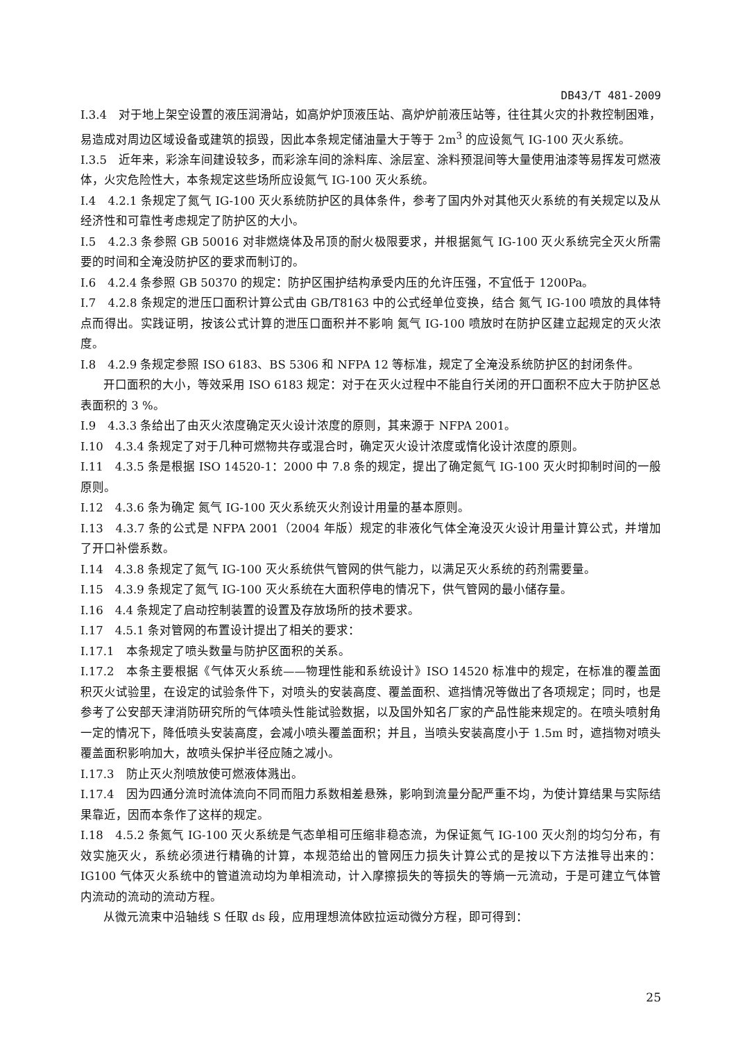DB43/T 481-2009
I.3.4　对于地上架空设置的液压润滑站，如高炉炉顶液压站、高炉炉前液压站等，往往其火灾的扑救控制困难，易造成对周边区域设备或建筑的损毁，因此本条规定储油量大于等于 2m<sup>3</sup> 的应设氮气 IG-100 灭火系统。
I.3.5　近年来，彩涂车间建设较多，而彩涂车间的涂料库、涂层室、涂料预混间等大量使用油漆等易挥发可燃液体，火灾危险性大，本条规定这些场所应设氮气 IG-100 灭火系统。
I.4　4.2.1 条规定了氮气 IG-100 灭火系统防护区的具体条件，参考了国内外对其他灭火系统的有关规定以及从经济性和可靠性考虑规定了防护区的大小。
I.5　4.2.3 条参照 GB 50016 对非燃烧体及吊顶的耐火极限要求，并根据氮气 IG-100 灭火系统完全灭火所需要的时间和全淹没防护区的要求而制订的。
I.6　4.2.4 条参照 GB 50370 的规定：防护区围护结构承受内压的允许压强，不宜低于 1200Pa。
I.7　4.2.8 条规定的泄压口面积计算公式由 GB/T8163 中的公式经单位变换，结合 氮气 IG-100 喷放的具体特点而得出。实践证明，按该公式计算的泄压口面积并不影响 氮气 IG-100 喷放时在防护区建立起规定的灭火浓度。
I.8　4.2.9 条规定参照 ISO 6183、BS 5306 和 NFPA 12 等标准，规定了全淹没系统防护区的封闭条件。
开口面积的大小，等效采用 ISO 6183 规定：对于在灭火过程中不能自行关闭的开口面积不应大于防护区总表面积的 3 %。
I.9　4.3.3 条给出了由灭火浓度确定灭火设计浓度的原则，其来源于 NFPA 2001。
I.10　4.3.4 条规定了对于几种可燃物共存或混合时，确定灭火设计浓度或惰化设计浓度的原则。
I.11　4.3.5 条是根据 ISO 14520-1：2000 中 7.8 条的规定，提出了确定氮气 IG-100 灭火时抑制时间的一般原则。
I.12　4.3.6 条为确定 氮气 IG-100 灭火系统灭火剂设计用量的基本原则。
I.13　4.3.7 条的公式是 NFPA 2001（2004 年版）规定的非液化气体全淹没灭火设计用量计算公式，并增加了开口补偿系数。
I.14　4.3.8 条规定了氮气 IG-100 灭火系统供气管网的供气能力，以满足灭火系统的药剂需要量。
I.15　4.3.9 条规定了氮气 IG-100 灭火系统在大面积停电的情况下，供气管网的最小储存量。
I.16　4.4 条规定了启动控制装置的设置及存放场所的技术要求。
I.17　4.5.1 条对管网的布置设计提出了相关的要求：
I.17.1　本条规定了喷头数量与防护区面积的关系。
I.17.2　本条主要根据《气体灭火系统——物理性能和系统设计》ISO 14520 标准中的规定，在标准的覆盖面积灭火试验里，在设定的试验条件下，对喷头的安装高度、覆盖面积、遮挡情况等做出了各项规定；同时，也是参考了公安部天津消防研究所的气体喷头性能试验数据，以及国外知名厂家的产品性能来规定的。在喷头喷射角一定的情况下，降低喷头安装高度，会减小喷头覆盖面积；并且，当喷头安装高度小于 1.5m 时，遮挡物对喷头覆盖面积影响加大，故喷头保护半径应随之减小。
I.17.3　防止灭火剂喷放使可燃液体溅出。
I.17.4　因为四通分流时流体流向不同而阻力系数相差悬殊，影响到流量分配严重不均，为使计算结果与实际结果靠近，因而本条作了这样的规定。
I.18　4.5.2 条氮气 IG-100 灭火系统是气态单相可压缩非稳态流，为保证氮气 IG-100 灭火剂的均匀分布，有效实施灭火，系统必须进行精确的计算，本规范给出的管网压力损失计算公式的是按以下方法推导出来的：IG100 气体灭火系统中的管道流动均为单相流动，计入摩擦损失的等损失的等熵一元流动，于是可建立气体管内流动的流动的流动方程。
从微元流束中沿轴线 S 任取 ds 段，应用理想流体欧拉运动微分方程，即可得到：
25